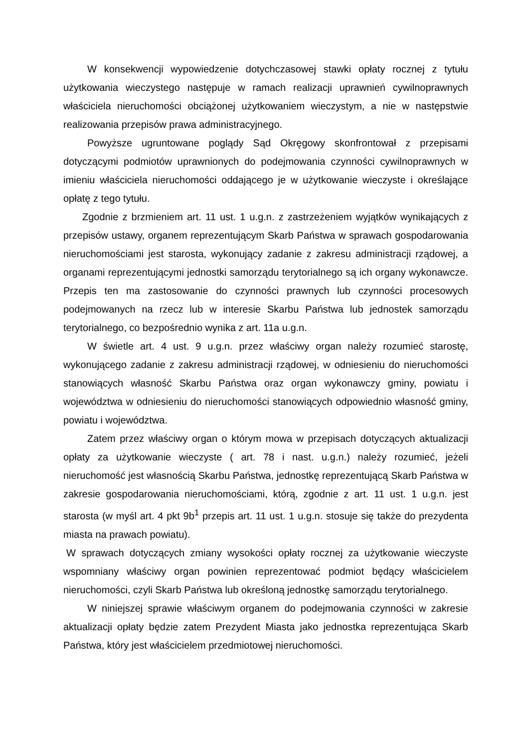W konsekwencji wypowiedzenie dotychczasowej stawki opłaty rocznej z tytułu użytkowania wieczystego następuje w ramach realizacji uprawnień cywilnoprawnych właściciela nieruchomości obciążonej użytkowaniem wieczystym, a nie w następstwie realizowania przepisów prawa administracyjnego.
Powyższe ugruntowane poglądy Sąd Okręgowy skonfrontował z przepisami dotyczącymi podmiotów uprawnionych do podejmowania czynności cywilnoprawnych w imieniu właściciela nieruchomości oddającego je w użytkowanie wieczyste i określające opłatę z tego tytułu.
Zgodnie z brzmieniem art. 11 ust. 1 u.g.n. z zastrzeżeniem wyjątków wynikających z przepisów ustawy, organem reprezentującym Skarb Państwa w sprawach gospodarowania nieruchomościami jest starosta, wykonujący zadanie z zakresu administracji rządowej, a organami reprezentującymi jednostki samorządu terytorialnego są ich organy wykonawcze. Przepis ten ma zastosowanie do czynności prawnych lub czynności procesowych podejmowanych na rzecz lub w interesie Skarbu Państwa lub jednostek samorządu terytorialnego, co bezpośrednio wynika z art. 11a u.g.n.
W świetle art. 4 ust. 9 u.g.n. przez właściwy organ należy rozumieć starostę, wykonującego zadanie z zakresu administracji rządowej, w odniesieniu do nieruchomości stanowiących własność Skarbu Państwa oraz organ wykonawczy gminy, powiatu i województwa w odniesieniu do nieruchomości stanowiących odpowiednio własność gminy, powiatu i województwa.
Zatem przez właściwy organ o którym mowa w przepisach dotyczących aktualizacji opłaty za użytkowanie wieczyste ( art. 78 i nast. u.g.n.) należy rozumieć, jeżeli nieruchomość jest własnością Skarbu Państwa, jednostkę reprezentującą Skarb Państwa w zakresie gospodarowania nieruchomościami, którą, zgodnie z art. 11 ust. 1 u.g.n. jest starosta (w myśl art. 4 pkt 9b<sup>1</sup> przepis art. 11 ust. 1 u.g.n. stosuje się także do prezydenta miasta na prawach powiatu).
W sprawach dotyczących zmiany wysokości opłaty rocznej za użytkowanie wieczyste wspomniany właściwy organ powinien reprezentować podmiot będący właścicielem nieruchomości, czyli Skarb Państwa lub określoną jednostkę samorządu terytorialnego.
W niniejszej sprawie właściwym organem do podejmowania czynności w zakresie aktualizacji opłaty będzie zatem Prezydent Miasta jako jednostka reprezentująca Skarb Państwa, który jest właścicielem przedmiotowej nieruchomości.